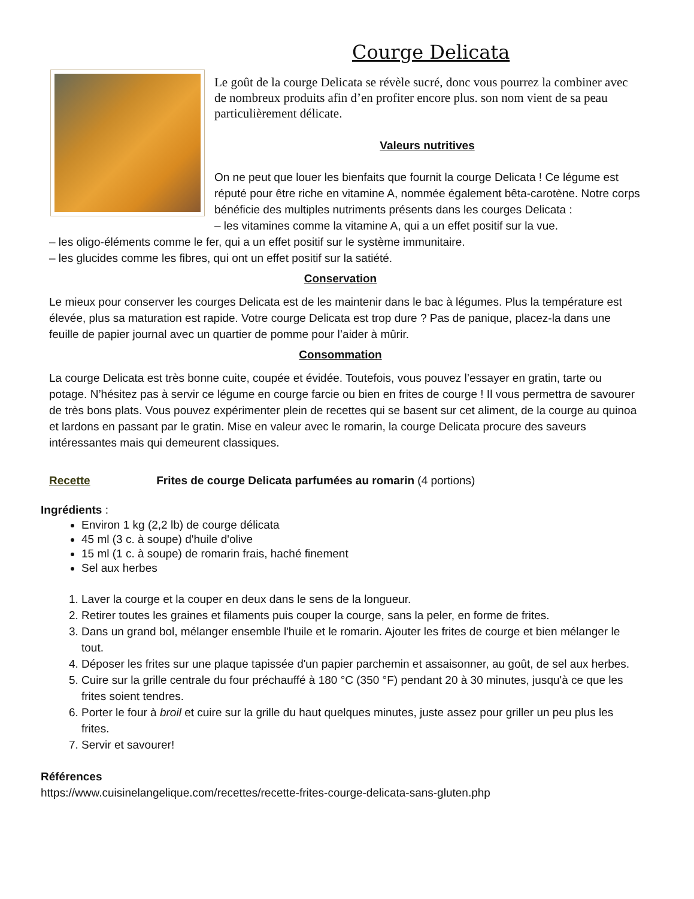Courge Delicata
Le goût de la courge Delicata se révèle sucré, donc vous pourrez la combiner avec de nombreux produits afin d’en profiter encore plus. son nom vient de sa peau particulièrement délicate.
Valeurs nutritives
On ne peut que louer les bienfaits que fournit la courge Delicata ! Ce légume est réputé pour être riche en vitamine A, nommée également bêta-carotène. Notre corps bénéficie des multiples nutriments présents dans les courges Delicata :
– les vitamines comme la vitamine A, qui a un effet positif sur la vue.
– les oligo-éléments comme le fer, qui a un effet positif sur le système immunitaire.
– les glucides comme les fibres, qui ont un effet positif sur la satiété.
Conservation
Le mieux pour conserver les courges Delicata est de les maintenir dans le bac à légumes. Plus la température est élevée, plus sa maturation est rapide. Votre courge Delicata est trop dure ? Pas de panique, placez-la dans une feuille de papier journal avec un quartier de pomme pour l’aider à mûrir.
Consommation
La courge Delicata est très bonne cuite, coupée et évidée. Toutefois, vous pouvez l’essayer en gratin, tarte ou potage. N’hésitez pas à servir ce légume en courge farcie ou bien en frites de courge ! Il vous permettra de savourer de très bons plats. Vous pouvez expérimenter plein de recettes qui se basent sur cet aliment, de la courge au quinoa et lardons en passant par le gratin. Mise en valeur avec le romarin, la courge Delicata procure des saveurs intéressantes mais qui demeurent classiques.
Recette Frites de courge Delicata parfumées au romarin (4 portions)
Ingrédients :
Environ 1 kg (2,2 lb) de courge délicata
45 ml (3 c. à soupe) d'huile d'olive
15 ml (1 c. à soupe) de romarin frais, haché finement
Sel aux herbes
1. Laver la courge et la couper en deux dans le sens de la longueur.
2. Retirer toutes les graines et filaments puis couper la courge, sans la peler, en forme de frites.
3. Dans un grand bol, mélanger ensemble l'huile et le romarin. Ajouter les frites de courge et bien mélanger le tout.
4. Déposer les frites sur une plaque tapissée d'un papier parchemin et assaisonner, au goût, de sel aux herbes.
5. Cuire sur la grille centrale du four préchauffé à 180 °C (350 °F) pendant 20 à 30 minutes, jusqu'à ce que les frites soient tendres.
6. Porter le four à broil et cuire sur la grille du haut quelques minutes, juste assez pour griller un peu plus les frites.
7. Servir et savourer!
Références
https://www.cuisinelangelique.com/recettes/recette-frites-courge-delicata-sans-gluten.php